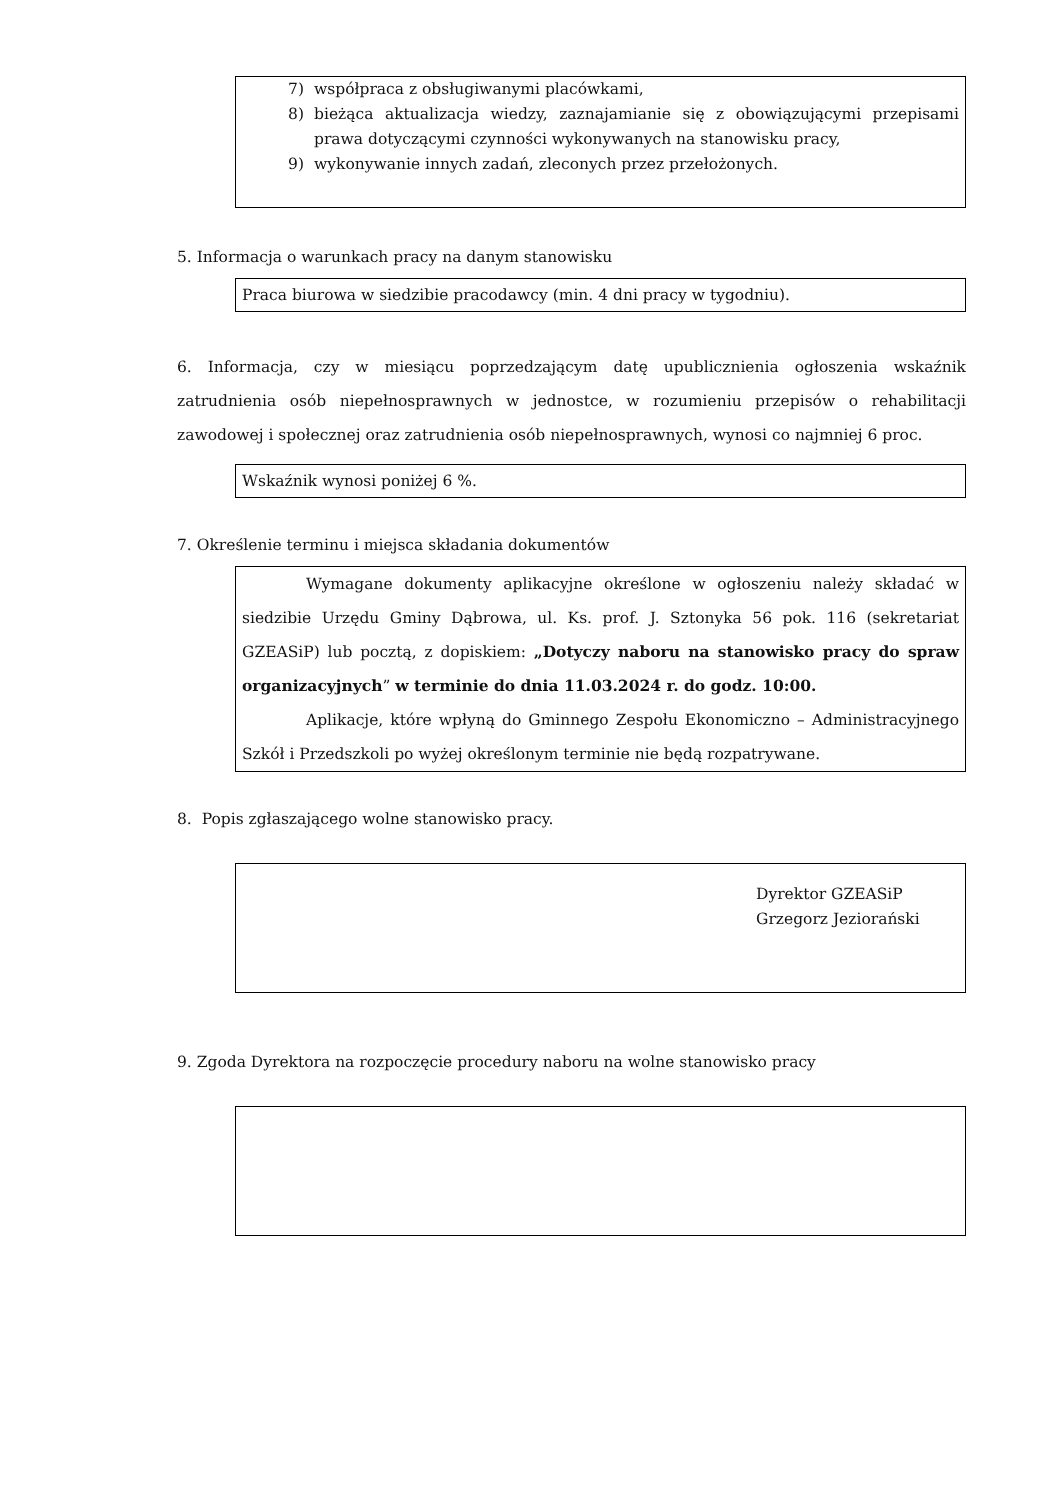7) współpraca z obsługiwanymi placówkami,
8) bieżąca aktualizacja wiedzy, zaznajamianie się z obowiązującymi przepisami prawa dotyczącymi czynności wykonywanych na stanowisku pracy,
9) wykonywanie innych zadań, zleconych przez przełożonych.
5. Informacja o warunkach pracy na danym stanowisku
Praca biurowa w siedzibie pracodawcy (min. 4 dni pracy w tygodniu).
6. Informacja, czy w miesiącu poprzedzającym datę upublicznienia ogłoszenia wskaźnik zatrudnienia osób niepełnosprawnych w jednostce, w rozumieniu przepisów o rehabilitacji zawodowej i społecznej oraz zatrudnienia osób niepełnosprawnych, wynosi co najmniej 6 proc.
Wskaźnik wynosi poniżej 6 %.
7. Określenie terminu i miejsca składania dokumentów
Wymagane dokumenty aplikacyjne określone w ogłoszeniu należy składać w siedzibie Urzędu Gminy Dąbrowa, ul. Ks. prof. J. Sztonyka 56 pok. 116 (sekretariat GZEASiP) lub pocztą, z dopiskiem: „Dotyczy naboru na stanowisko pracy do spraw organizacyjnych” w terminie do dnia 11.03.2024 r. do godz. 10:00.
Aplikacje, które wpłyną do Gminnego Zespołu Ekonomiczno – Administracyjnego Szkół i Przedszkoli po wyżej określonym terminie nie będą rozpatrywane.
8. Popis zgłaszającego wolne stanowisko pracy.
Dyrektor GZEASiP
Grzegorz Jeziorański
9. Zgoda Dyrektora na rozpoczęcie procedury naboru na wolne stanowisko pracy